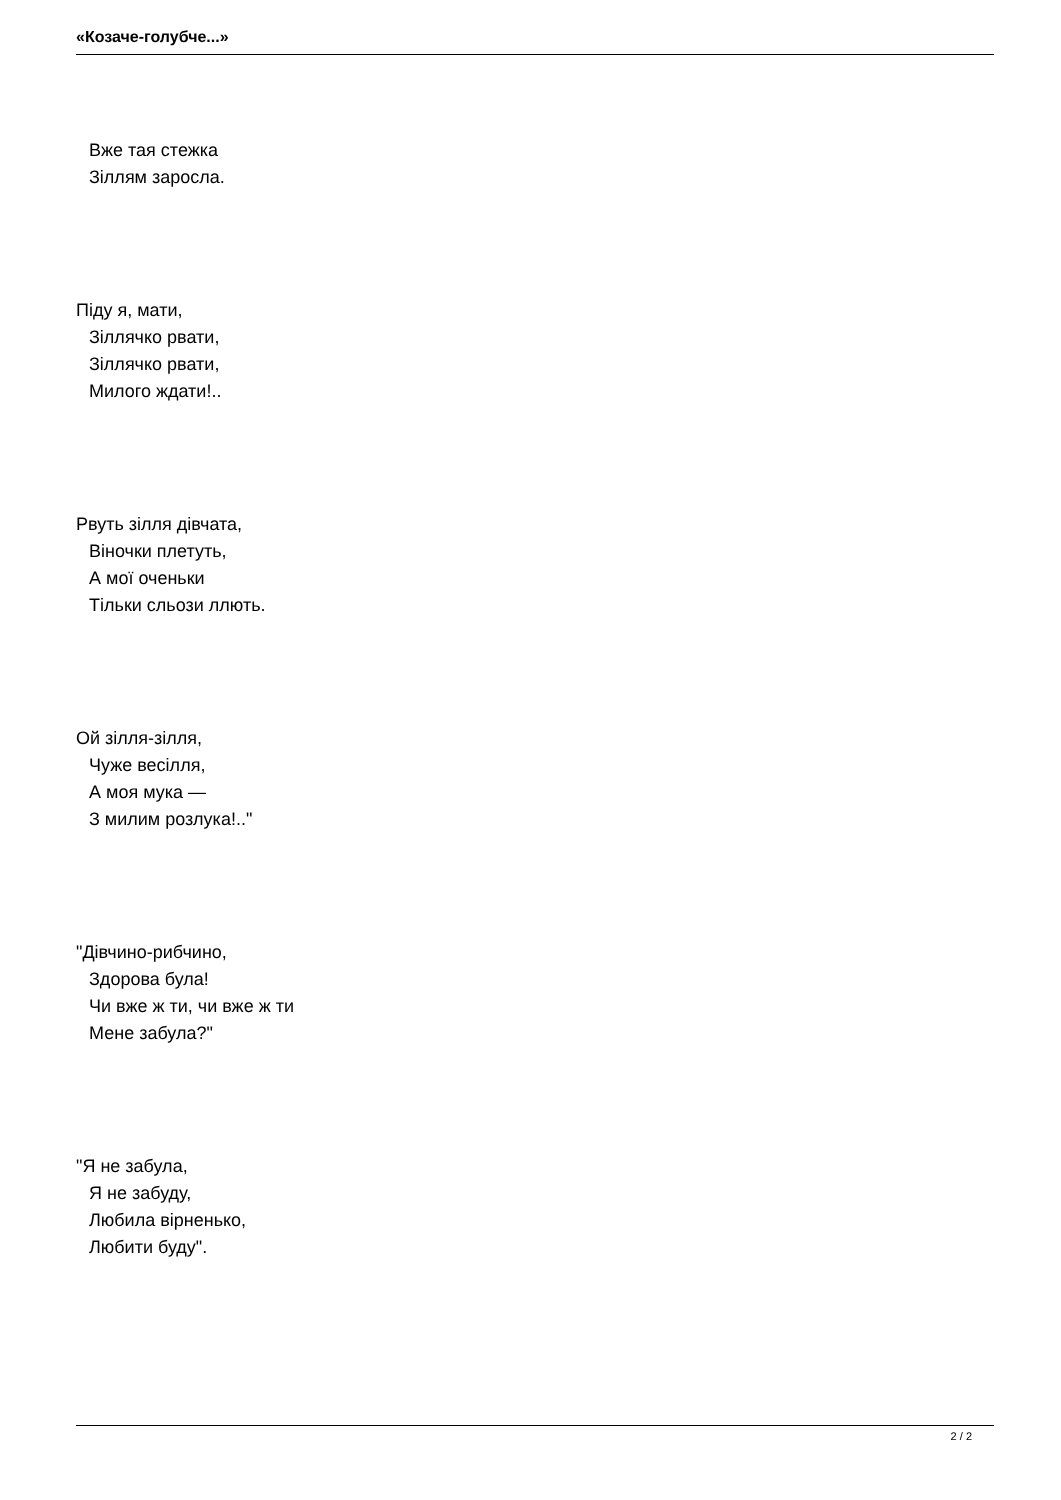«Козаче-голубче...»
Вже тая стежка
Зіллям заросла.
Піду я, мати,
Зіллячко рвати,
Зіллячко рвати,
Милого ждати!..
Рвуть зілля дівчата,
Віночки плетуть,
А мої оченьки
Тільки сльози ллють.
Ой зілля-зілля,
Чуже весілля,
А моя мука —
З милим розлука!.."
"Дівчино-рибчино,
Здорова була!
Чи вже ж ти, чи вже ж ти
Мене забула?"
"Я не забула,
Я не забуду,
Любила вірненько,
Любити буду".
2 / 2